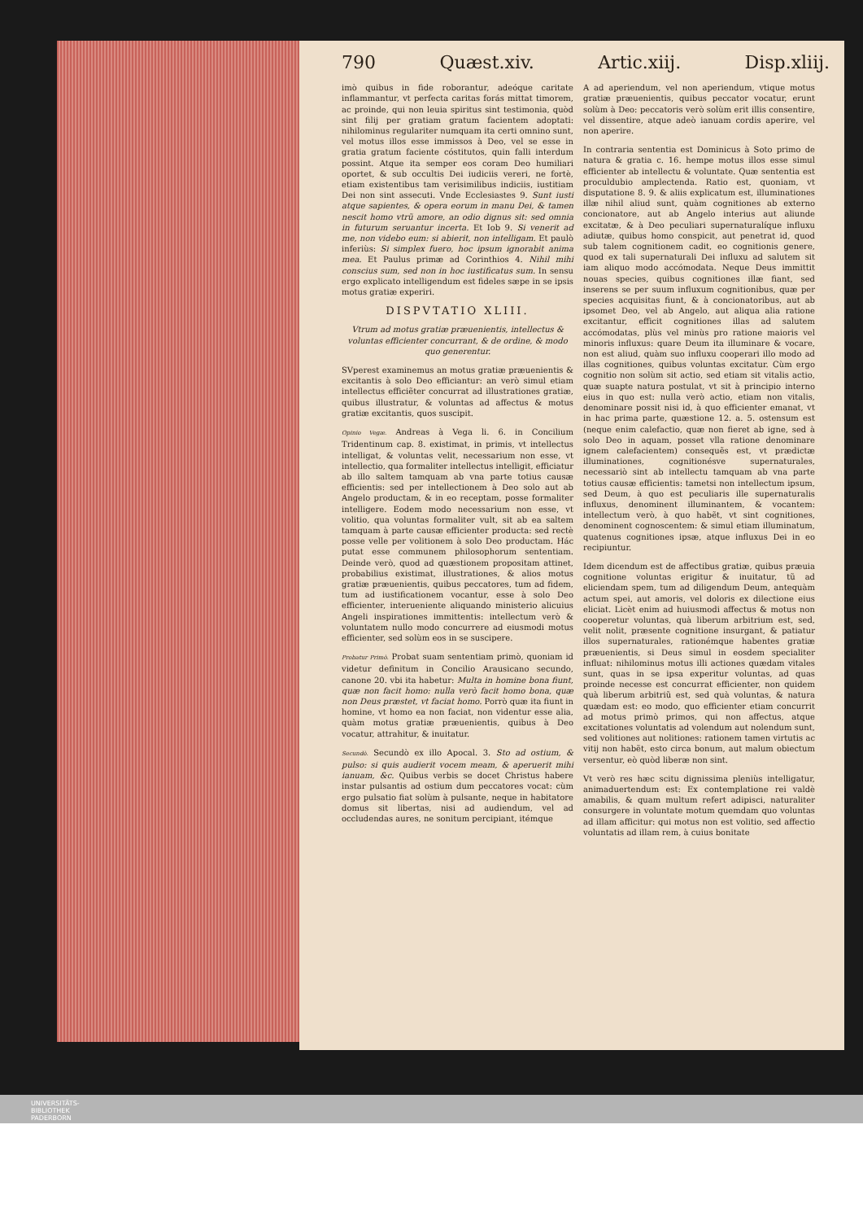790 Quæst.xiv. Artic.xiij. Disp.xliij.
imò quibus in fide roborantur, adeóque caritate inflammantur, vt perfecta caritas forás mittat timorem, ac proinde, qui non leuia spiritus sint testimonia, quòd sint filij per gratiam gratum facientem adoptati: nihilominus regulariter numquam ita certi omnino sunt, vel motus illos esse immissos à Deo, vel se esse in gratia gratum faciente cóstitutos, quin falli interdum possint. Atque ita semper eos coram Deo humiliari oportet, & sub occultis Dei iudiciis vereri, ne fortè, etiam existentibus tam verisimilibus indiciis, iustitiam Dei non sint assecuti. Vnde Ecclesiastes 9. Sunt iusti atque sapientes, & opera eorum in manu Dei, & tamen nescit homo vtrũ amore, an odio dignus sit: sed omnia in futurum seruantur incerta. Et Iob 9. Si venerit ad me, non videbo eum: si abierit, non intelligam. Et paulò inferiùs: Si simplex fuero, hoc ipsum ignorabit anima mea. Et Paulus primæ ad Corinthios 4. Nihil mihi conscius sum, sed non in hoc iustificatus sum. In sensu ergo explicato intelligendum est fideles sæpe in se ipsis motus gratiæ experiri.
DISPVTATIO XLIII.
Vtrum ad motus gratiæ præuenientis, intellectus & voluntas efficienter concurrant, & de ordine, & modo quo generentur.
SVperest examinemus an motus gratiæ præuenientis & excitantis à solo Deo efficiantur: an verò simul etiam intellectus efficiẽter concurrat ad illustrationes gratiæ, quibus illustratur, & voluntas ad affectus & motus gratiæ excitantis, quos suscipit.
Opinio Vegæ. Andreas à Vega li. 6. in Concilium Tridentinum cap. 8. existimat, in primis, vt intellectus intelligat, & voluntas velit, necessarium non esse, vt intellectio, qua formaliter intellectus intelligit, efficiatur ab illo saltem tamquam ab vna parte totius causæ efficientis: sed per intellectionem à Deo solo aut ab Angelo productam, & in eo receptam, posse formaliter intelligere. Eodem modo necessarium non esse, vt volitio, qua voluntas formaliter vult, sit ab ea saltem tamquam à parte causæ efficienter producta: sed rectè posse velle per volitionem à solo Deo productam. Hác putat esse communem philosophorum sententiam. Deinde verò, quod ad quæstionem propositam attinet, probabilius existimat, illustrationes, & alios motus gratiæ præuenientis, quibus peccatores, tum ad fidem, tum ad iustificationem vocantur, esse à solo Deo efficienter, interueniente aliquando ministerio alicuius Angeli inspirationes immittentis: intellectum verò & voluntatem nullo modo concurrere ad eiusmodi motus efficienter, sed solùm eos in se suscipere.
Probatur Primò. Probat suam sententiam primò, quoniam id videtur definitum in Concilio Arausicano secundo, canone 20. vbi ita habetur: Multa in homine bona fiunt, quæ non facit homo: nulla verò facit homo bona, quæ non Deus præstet, vt faciat homo. Porrò quæ ita fiunt in homine, vt homo ea non faciat, non videntur esse alia, quàm motus gratiæ præuenientis, quibus à Deo vocatur, attrahitur, & inuitatur.
Secundò. Secundò ex illo Apocal. 3. Sto ad ostium, & pulso: si quis audierit vocem meam, & aperuerit mihi ianuam, &c. Quibus verbis se docet Christus habere instar pulsantis ad ostium dum peccatores vocat: cùm ergo pulsatio fiat solùm à pulsante, neque in habitatore domus sit libertas, nisi ad audiendum, vel ad occludendas aures, ne sonitum percipiant, itémque
A ad aperiendum, vel non aperiendum, vtique motus gratiæ præuenientis, quibus peccator vocatur, erunt solùm à Deo: peccatoris verò solùm erit illis consentire, vel dissentire, atque adeò ianuam cordis aperire, vel non aperire.
In contraria sententia est Dominicus à Soto primo de natura & gratia c. 16. hempe motus illos esse simul efficienter ab intellectu & voluntate. Quæ sententia est proculdubio amplectenda. Ratio est, quoniam, vt disputatione 8. 9. & aliis explicatum est, illuminationes illæ nihil aliud sunt, quàm cognitiones ab externo concionatore, aut ab Angelo interius aut aliunde excitatæ, & à Deo peculiari supernaturalíque influxu adiutæ, quibus homo conspicit, aut penetrat id, quod sub talem cognitionem cadit, eo cognitionis genere, quod ex tali supernaturali Dei influxu ad salutem sit iam aliquo modo accómodata. Neque Deus immittit nouas species, quibus cognitiones illæ fiant, sed inserens se per suum influxum cognitionibus, quæ per species acquisitas fiunt, & à concionatoribus, aut ab ipsomet Deo, vel ab Angelo, aut aliqua alia ratione excitantur, efficit cognitiones illas ad salutem accómodatas, plùs vel minùs pro ratione maioris vel minoris influxus: quare Deum ita illuminare & vocare, non est aliud, quàm suo influxu cooperari illo modo ad illas cognitiones, quibus voluntas excitatur. Cùm ergo cognitio non solùm sit actio, sed etiam sit vitalis actio, quæ suapte natura postulat, vt sit à principio interno eius in quo est: nulla verò actio, etiam non vitalis, denominare possit nisi id, à quo efficienter emanat, vt in hac prima parte, quæstione 12. a. 5. ostensum est (neque enim calefactio, quæ non fieret ab igne, sed à solo Deo in aquam, posset vlla ratione denominare ignem calefacientem) consequẽs est, vt prædictæ illuminationes, cognitionésve supernaturales, necessariò sint ab intellectu tamquam ab vna parte totius causæ efficientis: tametsi non intellectum ipsum, sed Deum, à quo est peculiaris ille supernaturalis influxus, denominent illuminantem, & vocantem: intellectum verò, à quo habẽt, vt sint cognitiones, denominent cognoscentem: & simul etiam illuminatum, quatenus cognitiones ipsæ, atque influxus Dei in eo recipiuntur.
Idem dicendum est de affectibus gratiæ, quibus præuia cognitione voluntas erigitur & inuitatur, tũ ad eliciendam spem, tum ad diligendum Deum, antequàm actum spei, aut amoris, vel doloris ex dilectione eius eliciat. Licèt enim ad huiusmodi affectus & motus non cooperetur voluntas, quà liberum arbitrium est, sed, velit nolit, præsente cognitione insurgant, & patiatur illos supernaturales, rationémque habentes gratiæ præuenientis, si Deus simul in eosdem specialiter influat: nihilominus motus illi actiones quædam vitales sunt, quas in se ipsa experitur voluntas, ad quas proinde necesse est concurrat efficienter, non quidem quà liberum arbitriũ est, sed quà voluntas, & natura quædam est: eo modo, quo efficienter etiam concurrit ad motus primò primos, qui non affectus, atque excitationes voluntatis ad volendum aut nolendum sunt, sed volitiones aut nolitiones: rationem tamen virtutis ac vitij non habẽt, esto circa bonum, aut malum obiectum versentur, eò quòd liberæ non sint.
Vt verò res hæc scitu dignissima pleniùs intelligatur, animaduertendum est: Ex contemplatione rei valdè amabilis, & quam multum refert adipisci, naturaliter consurgere in voluntate motum quemdam quo voluntas ad illam afficitur: qui motus non est volitio, sed affectio voluntatis ad illam rem, à cuius bonitate
UNIVERSITÄTS-
BIBLIOTHEK
PADERBORN